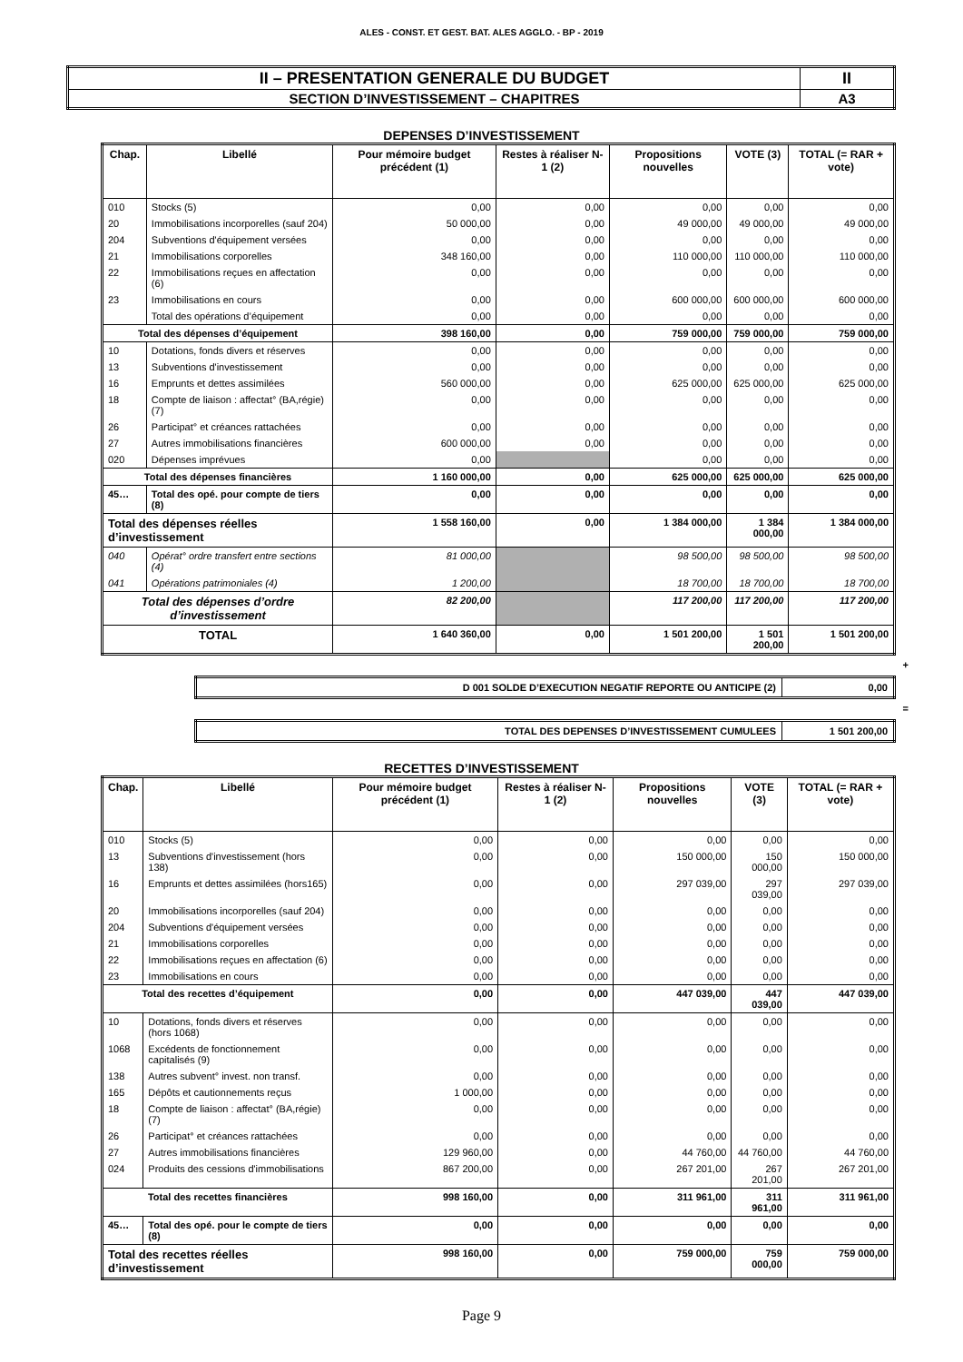ALES - CONST. ET GEST. BAT. ALES AGGLO. - BP - 2019
| II – PRESENTATION GENERALE DU BUDGET | II |
| SECTION D’INVESTISSEMENT – CHAPITRES | A3 |
DEPENSES D’INVESTISSEMENT
| Chap. | Libellé | Pour mémoire budget précédent (1) | Restes à réaliser N-1 (2) | Propositions nouvelles | VOTE (3) | TOTAL (= RAR + vote) |
| --- | --- | --- | --- | --- | --- | --- |
| 010 | Stocks (5) | 0,00 | 0,00 | 0,00 | 0,00 | 0,00 |
| 20 | Immobilisations incorporelles (sauf 204) | 50 000,00 | 0,00 | 49 000,00 | 49 000,00 | 49 000,00 |
| 204 | Subventions d'équipement versées | 0,00 | 0,00 | 0,00 | 0,00 | 0,00 |
| 21 | Immobilisations corporelles | 348 160,00 | 0,00 | 110 000,00 | 110 000,00 | 110 000,00 |
| 22 | Immobilisations reçues en affectation (6) | 0,00 | 0,00 | 0,00 | 0,00 | 0,00 |
| 23 | Immobilisations en cours | 0,00 | 0,00 | 600 000,00 | 600 000,00 | 600 000,00 |
| | Total des opérations d’équipement | 0,00 | 0,00 | 0,00 | 0,00 | 0,00 |
| Total des dépenses d’équipement | | 398 160,00 | 0,00 | 759 000,00 | 759 000,00 | 759 000,00 |
| 10 | Dotations, fonds divers et réserves | 0,00 | 0,00 | 0,00 | 0,00 | 0,00 |
| 13 | Subventions d'investissement | 0,00 | 0,00 | 0,00 | 0,00 | 0,00 |
| 16 | Emprunts et dettes assimilées | 560 000,00 | 0,00 | 625 000,00 | 625 000,00 | 625 000,00 |
| 18 | Compte de liaison : affectat° (BA,régie) (7) | 0,00 | 0,00 | 0,00 | 0,00 | 0,00 |
| 26 | Participat° et créances rattachées | 0,00 | 0,00 | 0,00 | 0,00 | 0,00 |
| 27 | Autres immobilisations financières | 600 000,00 | 0,00 | 0,00 | 0,00 | 0,00 |
| 020 | Dépenses imprévues | 0,00 | | 0,00 | 0,00 | 0,00 |
| Total des dépenses financières | | 1 160 000,00 | 0,00 | 625 000,00 | 625 000,00 | 625 000,00 |
| 45… | Total des opé. pour compte de tiers (8) | 0,00 | 0,00 | 0,00 | 0,00 | 0,00 |
| Total des dépenses réelles d’investissement | | 1 558 160,00 | 0,00 | 1 384 000,00 | 1 384 000,00 | 1 384 000,00 |
| 040 | Opérat° ordre transfert entre sections (4) | 81 000,00 | | 98 500,00 | 98 500,00 | 98 500,00 |
| 041 | Opérations patrimoniales (4) | 1 200,00 | | 18 700,00 | 18 700,00 | 18 700,00 |
| Total des dépenses d’ordre d’investissement | | 82 200,00 | | 117 200,00 | 117 200,00 | 117 200,00 |
| TOTAL | | 1 640 360,00 | 0,00 | 1 501 200,00 | 1 501 200,00 | 1 501 200,00 |
+
| D 001 SOLDE D’EXECUTION NEGATIF REPORTE OU ANTICIPE (2) | 0,00 |
=
| TOTAL DES DEPENSES D’INVESTISSEMENT CUMULEES | 1 501 200,00 |
RECETTES D’INVESTISSEMENT
| Chap. | Libellé | Pour mémoire budget précédent (1) | Restes à réaliser N-1 (2) | Propositions nouvelles | VOTE (3) | TOTAL (= RAR + vote) |
| --- | --- | --- | --- | --- | --- | --- |
| 010 | Stocks (5) | 0,00 | 0,00 | 0,00 | 0,00 | 0,00 |
| 13 | Subventions d'investissement (hors 138) | 0,00 | 0,00 | 150 000,00 | 150 000,00 | 150 000,00 |
| 16 | Emprunts et dettes assimilées (hors165) | 0,00 | 0,00 | 297 039,00 | 297 039,00 | 297 039,00 |
| 20 | Immobilisations incorporelles (sauf 204) | 0,00 | 0,00 | 0,00 | 0,00 | 0,00 |
| 204 | Subventions d'équipement versées | 0,00 | 0,00 | 0,00 | 0,00 | 0,00 |
| 21 | Immobilisations corporelles | 0,00 | 0,00 | 0,00 | 0,00 | 0,00 |
| 22 | Immobilisations reçues en affectation (6) | 0,00 | 0,00 | 0,00 | 0,00 | 0,00 |
| 23 | Immobilisations en cours | 0,00 | 0,00 | 0,00 | 0,00 | 0,00 |
| Total des recettes d’équipement | | 0,00 | 0,00 | 447 039,00 | 447 039,00 | 447 039,00 |
| 10 | Dotations, fonds divers et réserves (hors 1068) | 0,00 | 0,00 | 0,00 | 0,00 | 0,00 |
| 1068 | Excédents de fonctionnement capitalisés (9) | 0,00 | 0,00 | 0,00 | 0,00 | 0,00 |
| 138 | Autres subvent° invest. non transf. | 0,00 | 0,00 | 0,00 | 0,00 | 0,00 |
| 165 | Dépôts et cautionnements reçus | 1 000,00 | 0,00 | 0,00 | 0,00 | 0,00 |
| 18 | Compte de liaison : affectat° (BA,régie) (7) | 0,00 | 0,00 | 0,00 | 0,00 | 0,00 |
| 26 | Participat° et créances rattachées | 0,00 | 0,00 | 0,00 | 0,00 | 0,00 |
| 27 | Autres immobilisations financières | 129 960,00 | 0,00 | 44 760,00 | 44 760,00 | 44 760,00 |
| 024 | Produits des cessions d'immobilisations | 867 200,00 | 0,00 | 267 201,00 | 267 201,00 | 267 201,00 |
| Total des recettes financières | | 998 160,00 | 0,00 | 311 961,00 | 311 961,00 | 311 961,00 |
| 45… | Total des opé. pour le compte de tiers (8) | 0,00 | 0,00 | 0,00 | 0,00 | 0,00 |
| Total des recettes réelles d’investissement | | 998 160,00 | 0,00 | 759 000,00 | 759 000,00 | 759 000,00 |
Page 9